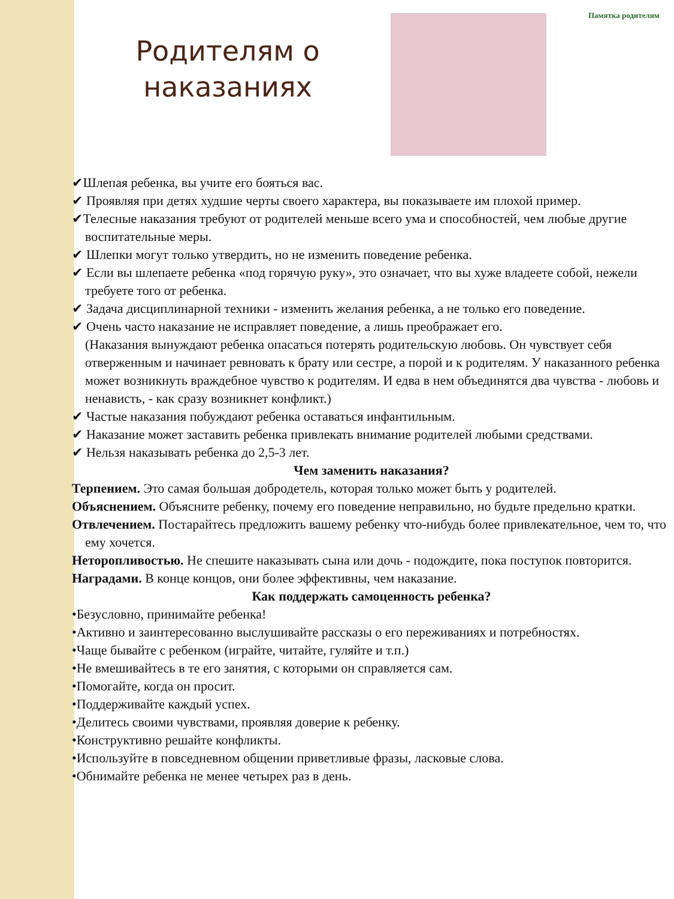Родителям о наказаниях
Памятка родителям
✔Шлепая ребенка, вы учите его бояться вас.
✔ Проявляя при детях худшие черты своего характера, вы показываете им плохой пример.
✔Телесные наказания требуют от родителей меньше всего ума и способностей, чем любые другие воспитательные меры.
✔ Шлепки могут только утвердить, но не изменить поведение ребенка.
✔ Если вы шлепаете ребенка «под горячую руку», это означает, что вы хуже владеете собой, нежели требуете того от ребенка.
✔ Задача дисциплинарной техники - изменить желания ребенка, а не только его поведение.
✔ Очень часто наказание не исправляет поведение, а лишь преображает его.
(Наказания вынуждают ребенка опасаться потерять родительскую любовь. Он чувствует себя отверженным и начинает ревновать к брату или сестре, а порой и к родителям. У наказанного ребенка может возникнуть враждебное чувство к родителям. И едва в нем объединятся два чувства - любовь и ненависть, - как сразу возникнет конфликт.)
✔ Частые наказания побуждают ребенка оставаться инфантильным.
✔ Наказание может заставить ребенка привлекать внимание родителей любыми средствами.
✔ Нельзя наказывать ребенка до 2,5-3 лет.
Чем заменить наказания?
Терпением. Это самая большая добродетель, которая только может быть у родителей.
Объяснением. Объясните ребенку, почему его поведение неправильно, но будьте предельно кратки.
Отвлечением. Постарайтесь предложить вашему ребенку что-нибудь более привлекательное, чем то, что ему хочется.
Неторопливостью. Не спешите наказывать сына или дочь - подождите, пока поступок повторится.
Наградами. В конце концов, они более эффективны, чем наказание.
Как поддержать самоценность ребенка?
•Безусловно, принимайте ребенка!
•Активно и заинтересованно выслушивайте рассказы о его переживаниях и потребностях.
•Чаще бывайте с ребенком (играйте, читайте, гуляйте и т.п.)
•Не вмешивайтесь в те его занятия, с которыми он справляется сам.
•Помогайте, когда он просит.
•Поддерживайте каждый успех.
•Делитесь своими чувствами, проявляя доверие к ребенку.
•Конструктивно решайте конфликты.
•Используйте в повседневном общении приветливые фразы, ласковые слова.
•Обнимайте ребенка не менее четырех раз в день.